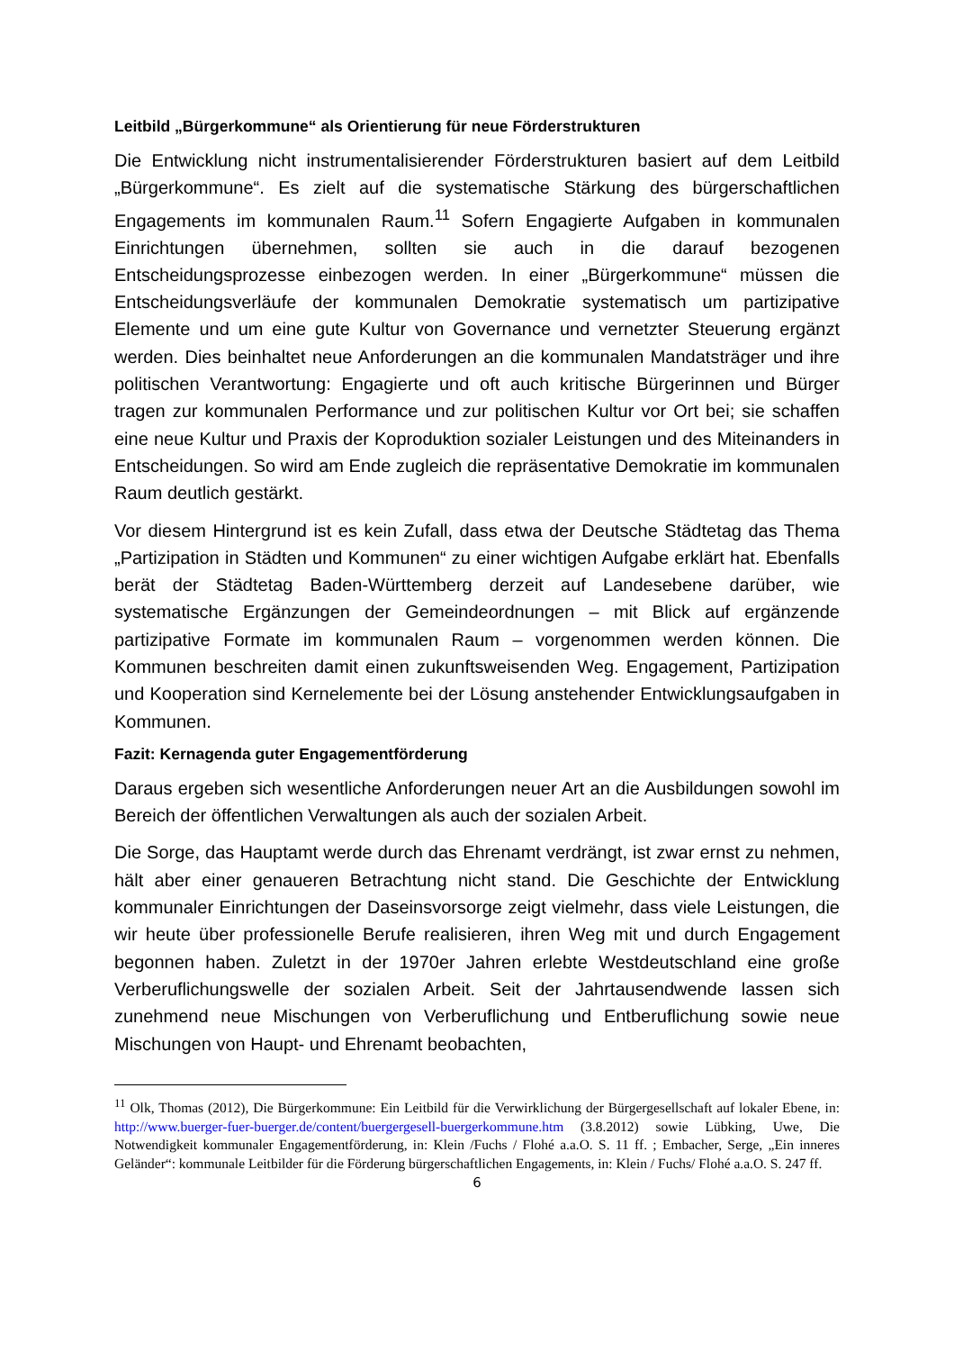Leitbild „Bürgerkommune“ als Orientierung für neue Förderstrukturen
Die Entwicklung nicht instrumentalisierender Förderstrukturen basiert auf dem Leitbild „Bürgerkommune“. Es zielt auf die systematische Stärkung des bürgerschaftlichen Engagements im kommunalen Raum.<sup>11</sup> Sofern Engagierte Aufgaben in kommunalen Einrichtungen übernehmen, sollten sie auch in die darauf bezogenen Entscheidungsprozesse einbezogen werden. In einer „Bürgerkommune“ müssen die Entscheidungsverläufe der kommunalen Demokratie systematisch um partizipative Elemente und um eine gute Kultur von Governance und vernetzter Steuerung ergänzt werden. Dies beinhaltet neue Anforderungen an die kommunalen Mandatsträger und ihre politischen Verantwortung: Engagierte und oft auch kritische Bürgerinnen und Bürger tragen zur kommunalen Performance und zur politischen Kultur vor Ort bei; sie schaffen eine neue Kultur und Praxis der Koproduktion sozialer Leistungen und des Miteinanders in Entscheidungen. So wird am Ende zugleich die repräsentative Demokratie im kommunalen Raum deutlich gestärkt.
Vor diesem Hintergrund ist es kein Zufall, dass etwa der Deutsche Städtetag das Thema „Partizipation in Städten und Kommunen“ zu einer wichtigen Aufgabe erklärt hat. Ebenfalls berät der Städtetag Baden-Württemberg derzeit auf Landesebene darüber, wie systematische Ergänzungen der Gemeindeordnungen – mit Blick auf ergänzende partizipative Formate im kommunalen Raum – vorgenommen werden können. Die Kommunen beschreiten damit einen zukunftsweisenden Weg. Engagement, Partizipation und Kooperation sind Kernelemente bei der Lösung anstehender Entwicklungsaufgaben in Kommunen.
Fazit: Kernagenda guter Engagementförderung
Daraus ergeben sich wesentliche Anforderungen neuer Art an die Ausbildungen sowohl im Bereich der öffentlichen Verwaltungen als auch der sozialen Arbeit.
Die Sorge, das Hauptamt werde durch das Ehrenamt verdrängt, ist zwar ernst zu nehmen, hält aber einer genaueren Betrachtung nicht stand. Die Geschichte der Entwicklung kommunaler Einrichtungen der Daseinsvorsorge zeigt vielmehr, dass viele Leistungen, die wir heute über professionelle Berufe realisieren, ihren Weg mit und durch Engagement begonnen haben. Zuletzt in der 1970er Jahren erlebte Westdeutschland eine große Verberuflichungswelle der sozialen Arbeit. Seit der Jahrtausendwende lassen sich zunehmend neue Mischungen von Verberuflichung und Entberuflichung sowie neue Mischungen von Haupt- und Ehrenamt beobachten,
<sup>11</sup> Olk, Thomas (2012), Die Bürgerkommune: Ein Leitbild für die Verwirklichung der Bürgergesellschaft auf lokaler Ebene, in: http://www.buerger-fuer-buerger.de/content/buergergesell-buergerkommune.htm (3.8.2012) sowie Lübking, Uwe, Die Notwendigkeit kommunaler Engagementförderung, in: Klein /Fuchs / Flohé a.a.O. S. 11 ff. ; Embacher, Serge, „Ein inneres Geländer“: kommunale Leitbilder für die Förderung bürgerschaftlichen Engagements, in: Klein / Fuchs/ Flohé a.a.O. S. 247 ff.
6